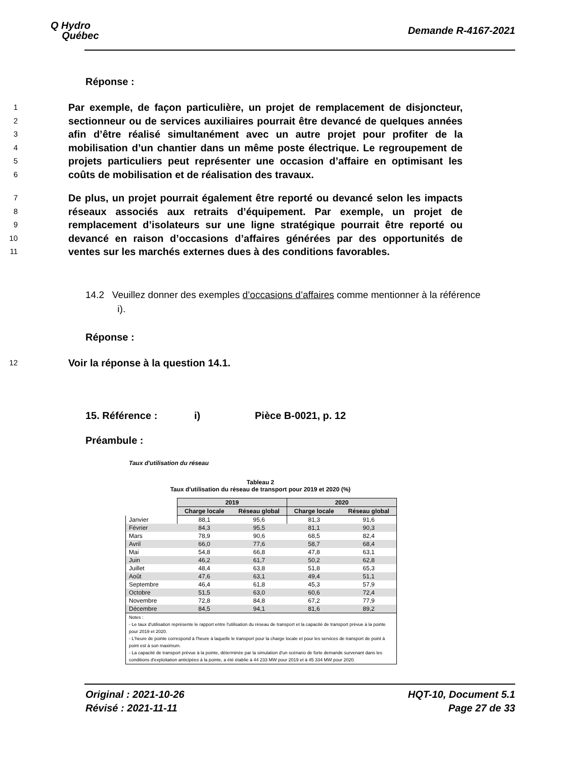Q Hydro
Québec
Demande R-4167-2021
Réponse :
1
2
3
4
5
6
Par exemple, de façon particulière, un projet de remplacement de disjoncteur, sectionneur ou de services auxiliaires pourrait être devancé de quelques années afin d’être réalisé simultanément avec un autre projet pour profiter de la mobilisation d’un chantier dans un même poste électrique. Le regroupement de projets particuliers peut représenter une occasion d’affaire en optimisant les coûts de mobilisation et de réalisation des travaux.
7
8
9
10
11
De plus, un projet pourrait également être reporté ou devancé selon les impacts réseaux associés aux retraits d’équipement. Par exemple, un projet de remplacement d’isolateurs sur une ligne stratégique pourrait être reporté ou devancé en raison d’occasions d’affaires générées par des opportunités de ventes sur les marchés externes dues à des conditions favorables.
14.2 Veuillez donner des exemples d’occasions d’affaires comme mentionner à la référence
i).
Réponse :
12
Voir la réponse à la question 14.1.
15. Référence : i) Pièce B-0021, p. 12
Préambule :
Taux d'utilisation du réseau
Tableau 2
Taux d'utilisation du réseau de transport pour 2019 et 2020 (%)
| | 2019 | | 2020 | |
| --- | --- | --- | --- | --- |
| | Charge locale | Réseau global | Charge locale | Réseau global |
| Janvier | 88,1 | 95,6 | 81,3 | 91,6 |
| Février | 84,3 | 95,5 | 81,1 | 90,3 |
| Mars | 78,9 | 90,6 | 68,5 | 82,4 |
| Avril | 66,0 | 77,6 | 58,7 | 68,4 |
| Mai | 54,8 | 66,8 | 47,8 | 63,1 |
| Juin | 46,2 | 61,7 | 50,2 | 62,8 |
| Juillet | 48,4 | 63,8 | 51,8 | 65,3 |
| Août | 47,6 | 63,1 | 49,4 | 51,1 |
| Septembre | 46,4 | 61,8 | 45,3 | 57,9 |
| Octobre | 51,5 | 63,0 | 60,6 | 72,4 |
| Novembre | 72,8 | 84,8 | 67,2 | 77,9 |
| Décembre | 84,5 | 94,1 | 81,6 | 89,2 |
| Notes : - Le taux d'utilisation représente le rapport entre l'utilisation du réseau de transport et la capacité de transport prévue à la pointe pour 2019 et 2020. - L'heure de pointe correspond à l'heure à laquelle le transport pour la charge locale et pour les services de transport de point à point est à son maximum. - La capacité de transport prévue à la pointe, déterminée par la simulation d'un scénario de forte demande survenant dans les conditions d'exploitation anticipées à la pointe, a été établie à 44 233 MW pour 2019 et à 45 334 MW pour 2020. | | | | |
Original : 2021-10-26
Révisé : 2021-11-11
HQT-10, Document 5.1
Page 27 de 33